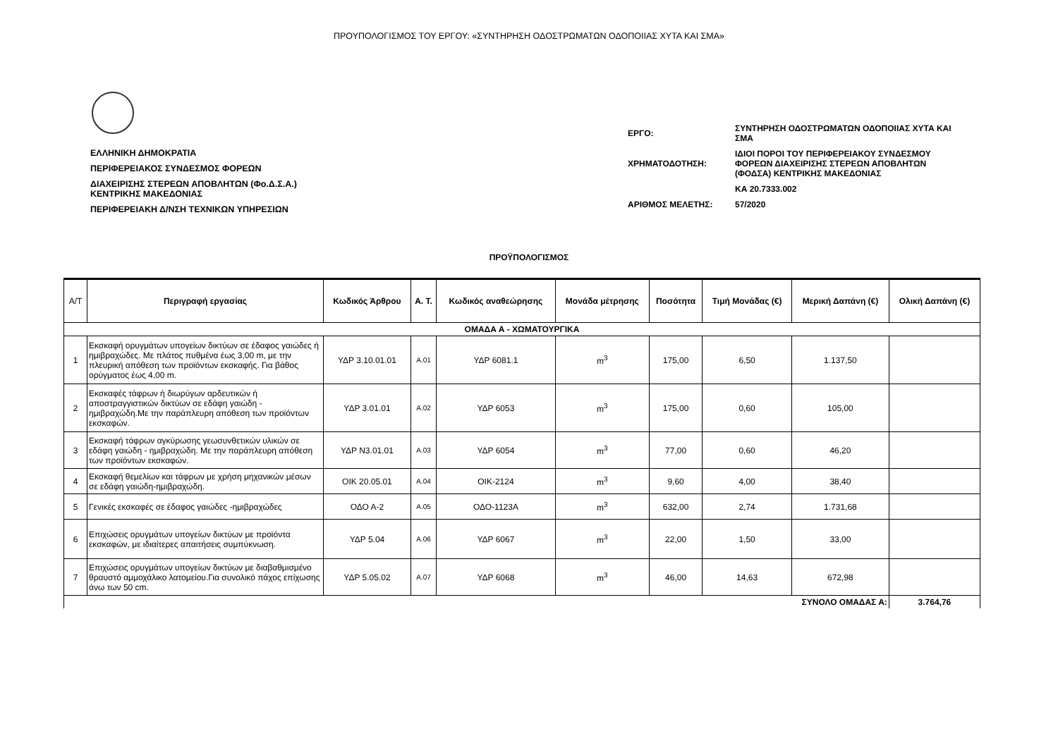ΠΡΟΥΠΟΛΟΓΙΣΜΟΣ ΤΟΥ ΕΡΓΟΥ: «ΣΥΝΤΗΡΗΣΗ ΟΔΟΣΤΡΩΜΑΤΩΝ ΟΔΟΠΟΙΙΑΣ ΧΥΤΑ ΚΑΙ ΣΜΑ»
ΕΛΛΗΝΙΚΗ ΔΗΜΟΚΡΑΤΙΑ
ΠΕΡΙΦΕΡΕΙΑΚΟΣ ΣΥΝΔΕΣΜΟΣ ΦΟΡΕΩΝ
ΔΙΑΧΕΙΡΙΣΗΣ ΣΤΕΡΕΩΝ ΑΠΟΒΛΗΤΩΝ (Φο.Δ.Σ.Α.)
ΚΕΝΤΡΙΚΗΣ ΜΑΚΕΔΟΝΙΑΣ
ΠΕΡΙΦΕΡΕΙΑΚΗ Δ/ΝΣΗ ΤΕΧΝΙΚΩΝ ΥΠΗΡΕΣΙΩΝ
| ΕΡΓΟ: | ΣΥΝΤΗΡΗΣΗ ΟΔΟΣΤΡΩΜΑΤΩΝ ΟΔΟΠΟΙΙΑΣ ΧΥΤΑ ΚΑΙ ΣΜΑ |
| ΧΡΗΜΑΤΟΔΟΤΗΣΗ: | ΙΔΙΟΙ ΠΟΡΟΙ ΤΟΥ ΠΕΡΙΦΕΡΕΙΑΚΟΥ ΣΥΝΔΕΣΜΟΥ ΦΟΡΕΩΝ ΔΙΑΧΕΙΡΙΣΗΣ ΣΤΕΡΕΩΝ ΑΠΟΒΛΗΤΩΝ (ΦΟΔΣΑ) ΚΕΝΤΡΙΚΗΣ ΜΑΚΕΔΟΝΙΑΣ |
| | ΚΑ 20.7333.002 |
| ΑΡΙΘΜΟΣ ΜΕΛΕΤΗΣ: | 57/2020 |
ΠΡΟΫΠΟΛΟΓΙΣΜΟΣ
| Α/Τ | Περιγραφή εργασίας | Κωδικός Άρθρου | Α. Τ. | Κωδικός αναθεώρησης | Μονάδα μέτρησης | Ποσότητα | Τιμή Μονάδας (€) | Μερική Δαπάνη (€) | Ολική Δαπάνη (€) |
| --- | --- | --- | --- | --- | --- | --- | --- | --- | --- |
| ΟΜΑΔΑ Α - ΧΩΜΑΤΟΥΡΓΙΚΑ | | | | | | | | | |
| 1 | Εκσκαφή ορυγμάτων υπογείων δικτύων σε έδαφος γαιώδες ή ημιβραχώδες. Με πλάτος πυθμένα έως 3,00 m, με την πλευρική απόθεση των προϊόντων εκσκαφής. Για βάθος ορύγματος έως 4,00 m. | ΥΔΡ 3.10.01.01 | Α.01 | ΥΔΡ 6081.1 | m<sup>3</sup> | 175,00 | 6,50 | 1.137,50 | |
| 2 | Εκσκαφές τάφρων ή διωρύγων αρδευτικών ή αποστραγγιστικών δικτύων σε εδάφη γαιώδη - ημιβραχώδη.Με την παράπλευρη απόθεση των προϊόντων εκσκαφών. | ΥΔΡ 3.01.01 | Α.02 | ΥΔΡ 6053 | m<sup>3</sup> | 175,00 | 0,60 | 105,00 | |
| 3 | Εκσκαφή τάφρων αγκύρωσης γεωσυνθετικών υλικών σε εδάφη γαιώδη - ημιβραχώδη. Με την παράπλευρη απόθεση των προϊόντων εκσκαφών. | ΥΔΡ Ν3.01.01 | Α.03 | ΥΔΡ 6054 | m<sup>3</sup> | 77,00 | 0,60 | 46,20 | |
| 4 | Εκσκαφή θεμελίων και τάφρων με χρήση μηχανικών μέσων σε εδάφη γαιώδη-ημιβραχώδη. | ΟΙΚ 20.05.01 | Α.04 | ΟΙΚ-2124 | m<sup>3</sup> | 9,60 | 4,00 | 38,40 | |
| 5 | Γενικές εκσκαφές σε έδαφος γαιώδες -ημιβραχώδες | ΟΔΟ Α-2 | Α.05 | ΟΔΟ-1123Α | m<sup>3</sup> | 632,00 | 2,74 | 1.731,68 | |
| 6 | Επιχώσεις ορυγμάτων υπογείων δικτύων με προϊόντα εκσκαφών, με ιδιαίτερες απαιτήσεις συμπύκνωση. | ΥΔΡ 5.04 | Α.06 | ΥΔΡ 6067 | m<sup>3</sup> | 22,00 | 1,50 | 33,00 | |
| 7 | Επιχώσεις ορυγμάτων υπογείων δικτύων με διαβαθμισμένο θραυστό αμμοχάλικο λατομείου.Για συνολικό πάχος επίχωσης άνω των 50 cm. | ΥΔΡ 5.05.02 | Α.07 | ΥΔΡ 6068 | m<sup>3</sup> | 46,00 | 14,63 | 672,98 | |
| ΣΥΝΟΛΟ ΟΜΑΔΑΣ Α: | | | | | | | | | 3.764,76 |